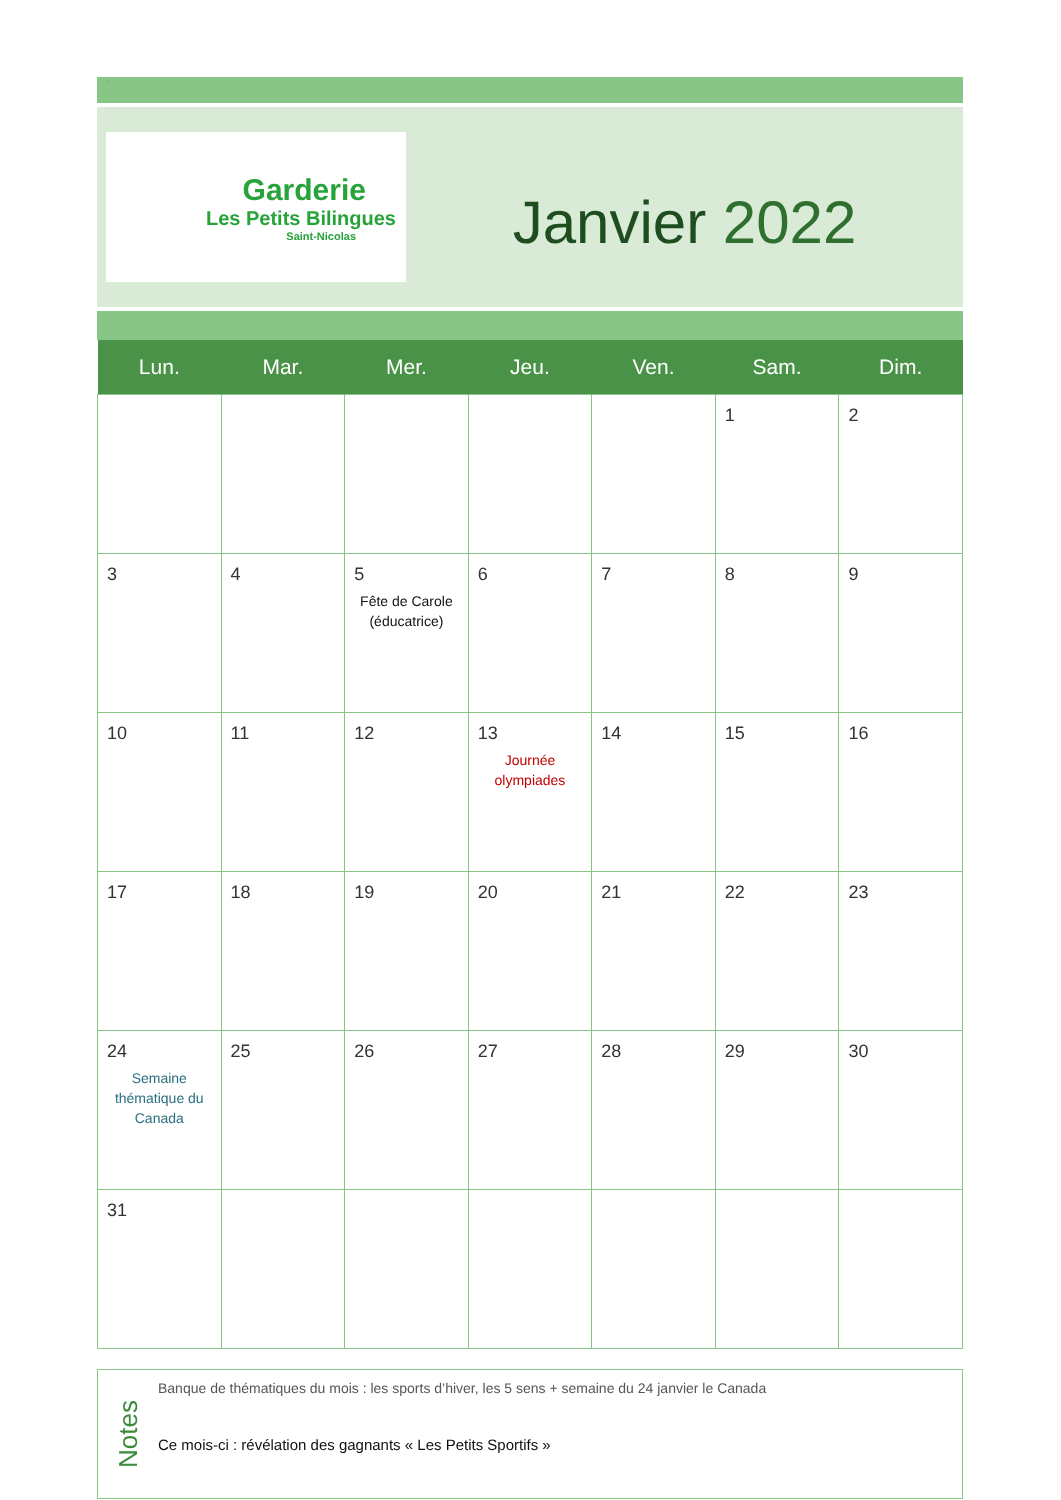.
Garderie
Les Petits Bilingues
Saint-Nicolas
Janvier 2022
| Lun. | Mar. | Mer. | Jeu. | Ven. | Sam. | Dim. |
| --- | --- | --- | --- | --- | --- | --- |
| | | | | | 1 | 2 |
| 3 | 4 | 5 Fête de Carole (éducatrice) | 6 | 7 | 8 | 9 |
| 10 | 11 | 12 | 13 Journée olympiades | 14 | 15 | 16 |
| 17 | 18 | 19 | 20 | 21 | 22 | 23 |
| 24 Semaine thématique du Canada | 25 | 26 | 27 | 28 | 29 | 30 |
| 31 | | | | | | |
Notes
Banque de thématiques du mois : les sports d’hiver, les 5 sens + semaine du 24 janvier le Canada
Ce mois-ci : révélation des gagnants « Les Petits Sportifs »